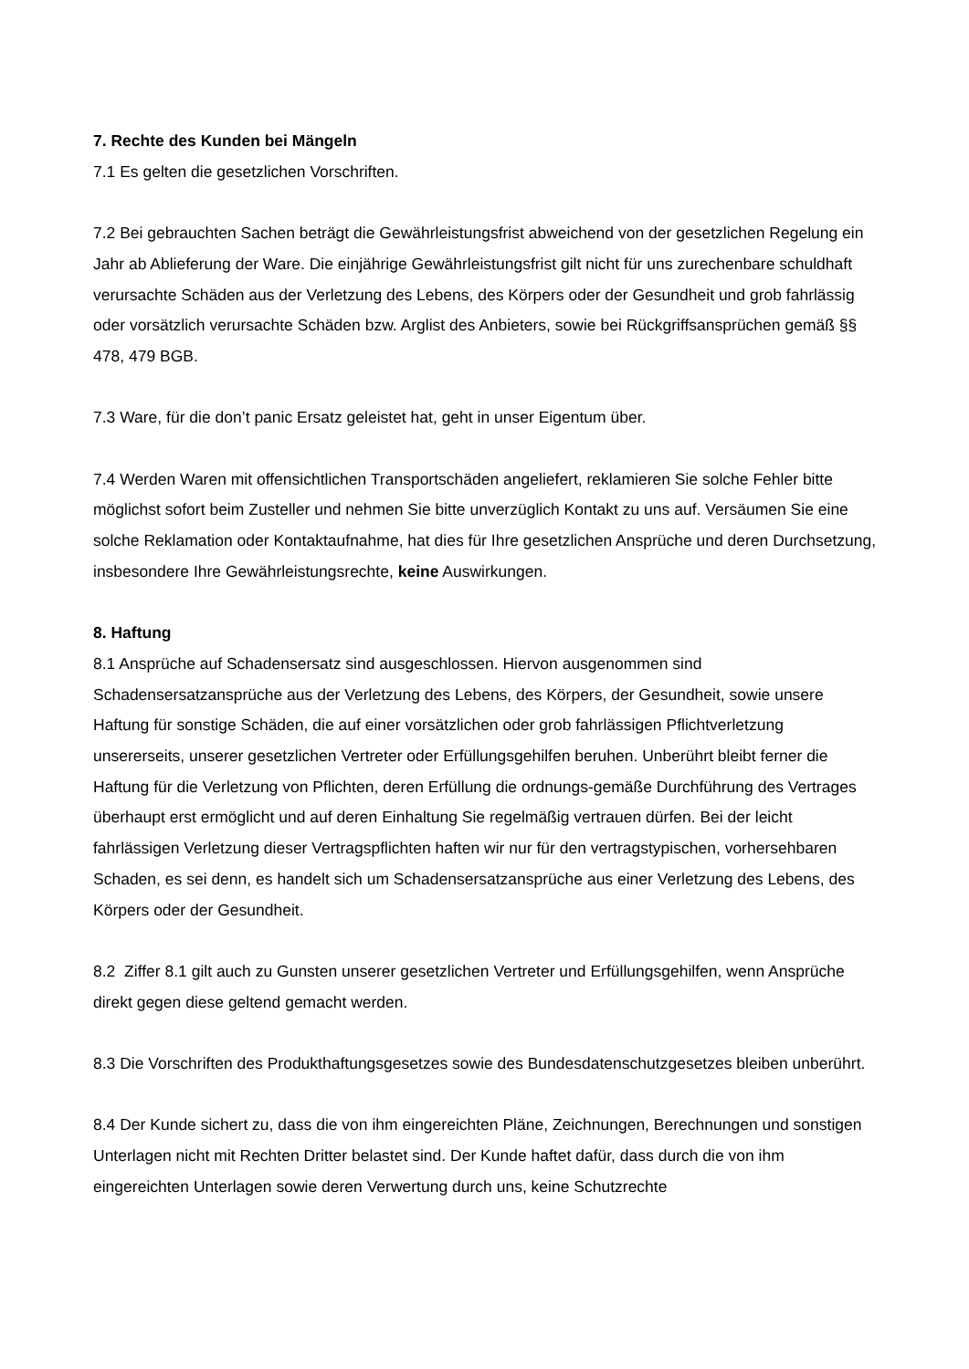7. Rechte des Kunden bei Mängeln
7.1 Es gelten die gesetzlichen Vorschriften.
7.2 Bei gebrauchten Sachen beträgt die Gewährleistungsfrist abweichend von der gesetzlichen Regelung ein Jahr ab Ablieferung der Ware. Die einjährige Gewährleistungsfrist gilt nicht für uns zurechenbare schuldhaft verursachte Schäden aus der Verletzung des Lebens, des Körpers oder der Gesundheit und grob fahrlässig oder vorsätzlich verursachte Schäden bzw. Arglist des Anbieters, sowie bei Rückgriffsansprüchen gemäß §§ 478, 479 BGB.
7.3 Ware, für die don’t panic Ersatz geleistet hat, geht in unser Eigentum über.
7.4 Werden Waren mit offensichtlichen Transportschäden angeliefert, reklamieren Sie solche Fehler bitte möglichst sofort beim Zusteller und nehmen Sie bitte unverzüglich Kontakt zu uns auf. Versäumen Sie eine solche Reklamation oder Kontaktaufnahme, hat dies für Ihre gesetzlichen Ansprüche und deren Durchsetzung, insbesondere Ihre Gewährleistungsrechte, keine Auswirkungen.
8. Haftung
8.1 Ansprüche auf Schadensersatz sind ausgeschlossen. Hiervon ausgenommen sind Schadensersatzansprüche aus der Verletzung des Lebens, des Körpers, der Gesundheit, sowie unsere Haftung für sonstige Schäden, die auf einer vorsätzlichen oder grob fahrlässigen Pflichtverletzung unsererseits, unserer gesetzlichen Vertreter oder Erfüllungsgehilfen beruhen. Unberührt bleibt ferner die Haftung für die Verletzung von Pflichten, deren Erfüllung die ordnungs-gemäße Durchführung des Vertrages überhaupt erst ermöglicht und auf deren Einhaltung Sie regelmäßig vertrauen dürfen. Bei der leicht fahrlässigen Verletzung dieser Vertragspflichten haften wir nur für den vertragstypischen, vorhersehbaren Schaden, es sei denn, es handelt sich um Schadensersatzansprüche aus einer Verletzung des Lebens, des Körpers oder der Gesundheit.
8.2 Ziffer 8.1 gilt auch zu Gunsten unserer gesetzlichen Vertreter und Erfüllungsgehilfen, wenn Ansprüche direkt gegen diese geltend gemacht werden.
8.3 Die Vorschriften des Produkthaftungsgesetzes sowie des Bundesdatenschutzgesetzes bleiben unberührt.
8.4 Der Kunde sichert zu, dass die von ihm eingereichten Pläne, Zeichnungen, Berechnungen und sonstigen Unterlagen nicht mit Rechten Dritter belastet sind. Der Kunde haftet dafür, dass durch die von ihm eingereichten Unterlagen sowie deren Verwertung durch uns, keine Schutzrechte